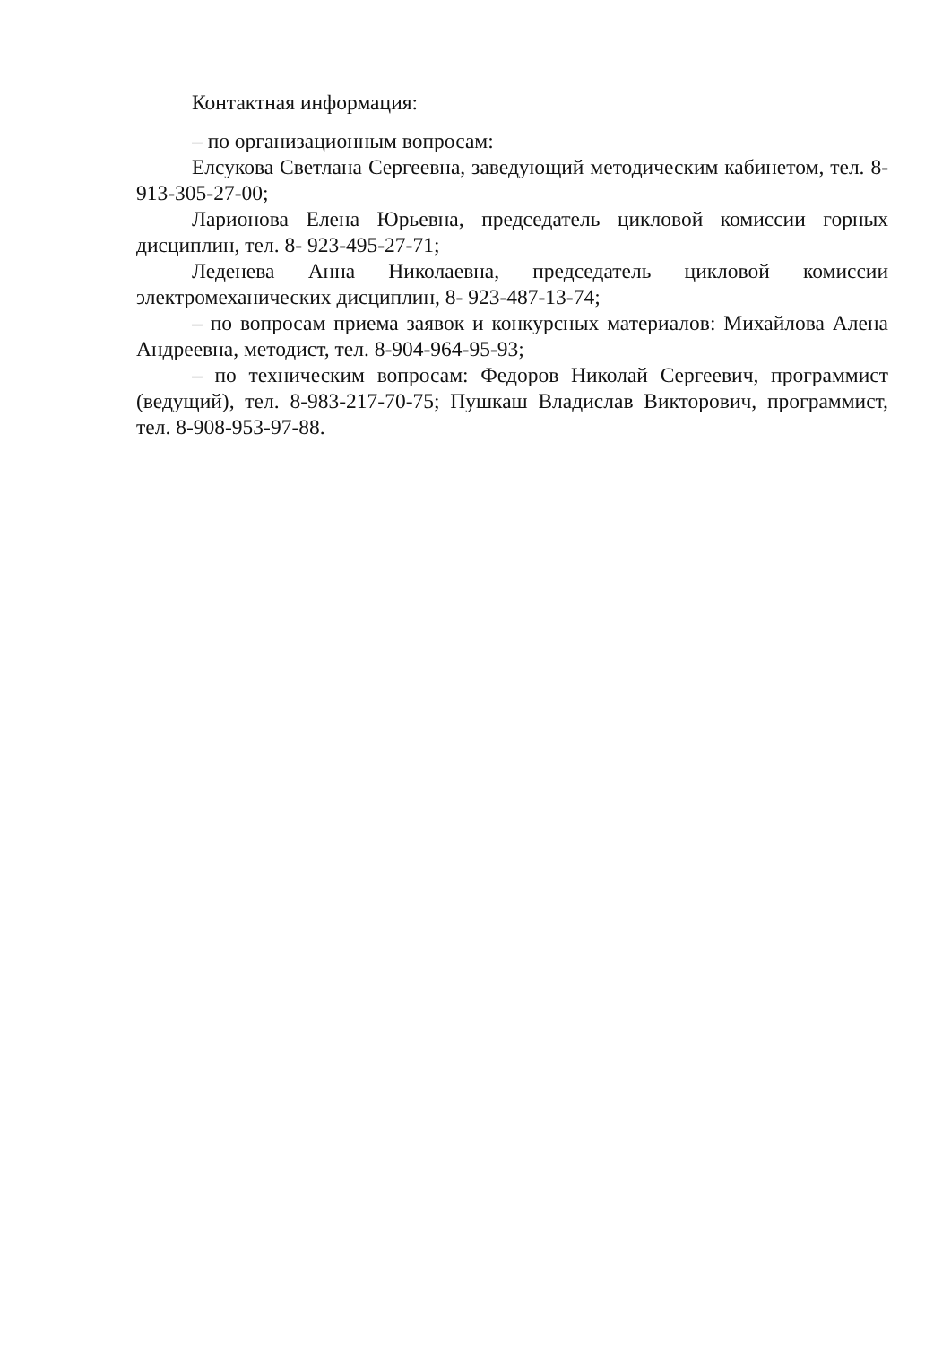Контактная информация:
– по организационным вопросам:
Елсукова Светлана Сергеевна, заведующий методическим кабинетом, тел. 8-913-305-27-00;
Ларионова Елена Юрьевна, председатель цикловой комиссии горных дисциплин, тел. 8- 923-495-27-71;
Леденева Анна Николаевна, председатель цикловой комиссии электромеханических дисциплин, 8- 923-487-13-74;
– по вопросам приема заявок и конкурсных материалов: Михайлова Алена Андреевна, методист, тел. 8-904-964-95-93;
– по техническим вопросам: Федоров Николай Сергеевич, программист (ведущий), тел. 8-983-217-70-75; Пушкаш Владислав Викторович, программист, тел. 8-908-953-97-88.